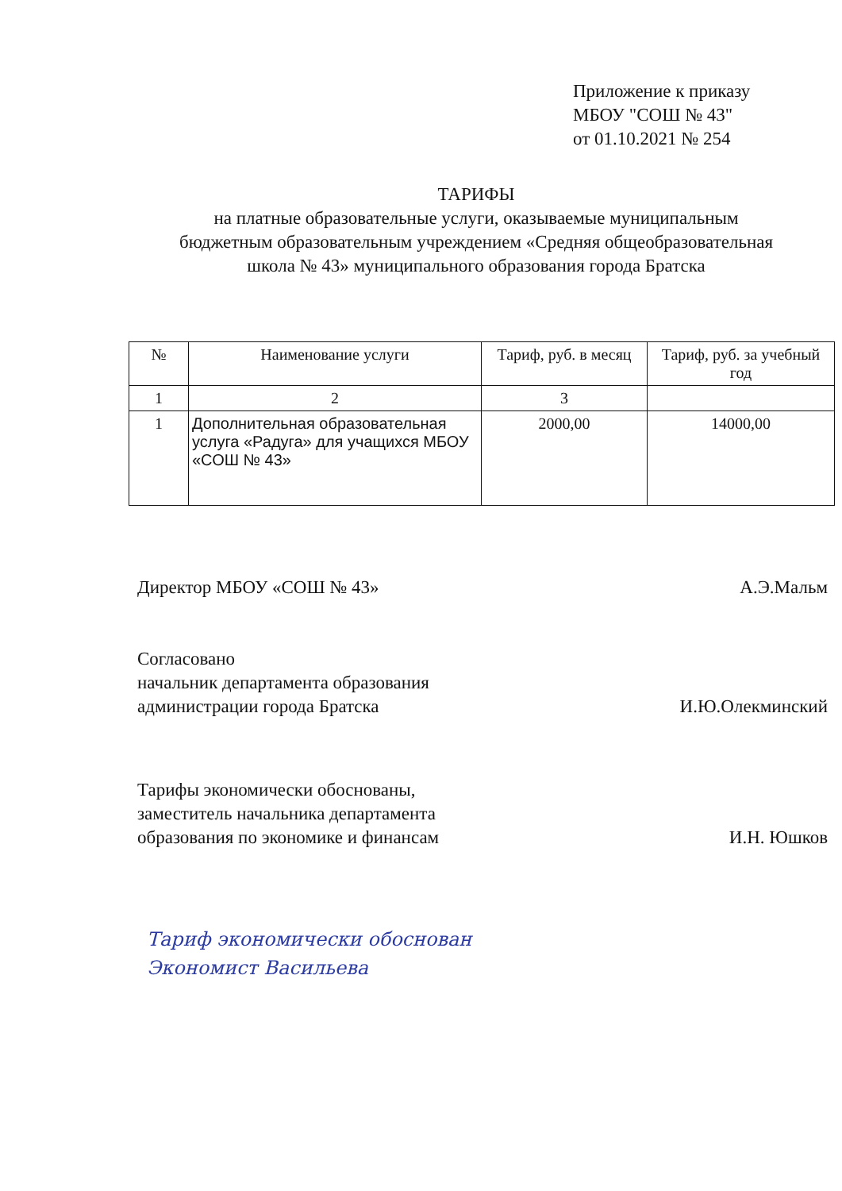Приложение к приказу
МБОУ "СОШ № 43"
от 01.10.2021 № 254
ТАРИФЫ
на платные образовательные услуги, оказываемые муниципальным
бюджетным образовательным учреждением «Средняя общеобразовательная
школа № 43» муниципального образования города Братска
| № | Наименование услуги | Тариф, руб. в месяц | Тариф, руб. за учебный год |
| --- | --- | --- | --- |
| 1 | 2 | 3 | |
| 1 | Дополнительная образовательная услуга «Радуга» для учащихся МБОУ «СОШ № 43» | 2000,00 | 14000,00 |
Директор МБОУ «СОШ № 43» А.Э.Мальм
Согласовано
начальник департамента образования
администрации города Братска И.Ю.Олекминский
Тарифы экономически обоснованы,
заместитель начальника департамента
образования по экономике и финансам И.Н. Юшков
Тариф экономически обоснован
Экономист Васильева